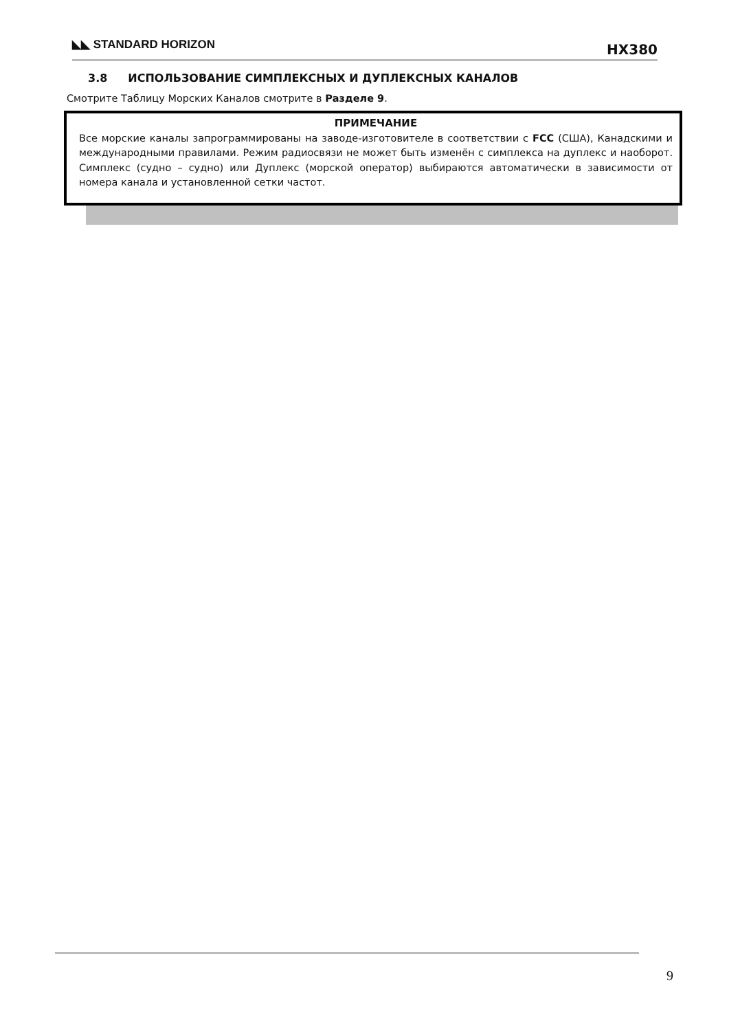◣◣ STANDARD HORIZON HX380
3.8 ИСПОЛЬЗОВАНИЕ СИМПЛЕКСНЫХ И ДУПЛЕКСНЫХ КАНАЛОВ
Смотрите Таблицу Морских Каналов смотрите в Разделе 9.
ПРИМЕЧАНИЕ
Все морские каналы запрограммированы на заводе-изготовителе в соответствии с FCC (США), Канадскими и международными правилами. Режим радиосвязи не может быть изменён с симплекса на дуплекс и наоборот. Симплекс (судно – судно) или Дуплекс (морской оператор) выбираются автоматически в зависимости от номера канала и установленной сетки частот.
9